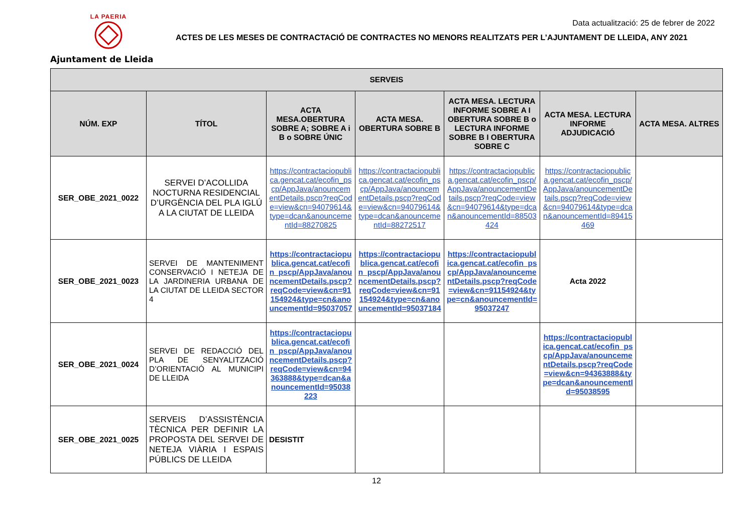LA PAERIA
Ajuntament de Lleida
Data actualització: 25 de febrer de 2022
ACTES DE LES MESES DE CONTRACTACIÓ DE CONTRACTES NO MENORS REALITZATS PER L’AJUNTAMENT DE LLEIDA, ANY 2021
| SERVEIS | | | | | | |
| --- | --- | --- | --- | --- | --- | --- |
| NÚM. EXP | TÍTOL | ACTA MESA.OBERTURA SOBRE A; SOBRE A i B o SOBRE ÚNIC | ACTA MESA. OBERTURA SOBRE B | ACTA MESA. LECTURA INFORME SOBRE A I OBERTURA SOBRE B o LECTURA INFORME SOBRE B I OBERTURA SOBRE C | ACTA MESA. LECTURA INFORME ADJUDICACIÓ | ACTA MESA. ALTRES |
| SER_OBE_2021_0022 | SERVEI D’ACOLLIDA NOCTURNA RESIDENCIAL D’URGÈNCIA DEL PLA IGLÚ A LA CIUTAT DE LLEIDA | https://contractaciopublica.gencat.cat/ecofin_pscp/AppJava/anouncementDetails.pscp?reqCode=view&cn=94079614&type=dcan&anouncementId=88270825 | https://contractaciopublica.gencat.cat/ecofin_pscp/AppJava/anouncementDetails.pscp?reqCode=view&cn=94079614&type=dcan&anouncementId=88272517 | https://contractaciopublica.gencat.cat/ecofin_pscp/AppJava/anouncementDetails.pscp?reqCode=view&cn=94079614&type=dcan&anouncementId=88503424 | https://contractaciopublica.gencat.cat/ecofin_pscp/AppJava/anouncementDetails.pscp?reqCode=view&cn=94079614&type=dcan&anouncementId=89415469 | |
| SER_OBE_2021_0023 | SERVEI DE MANTENIMENT CONSERVACIÓ I NETEJA DE LA JARDINERIA URBANA DE LA CIUTAT DE LLEIDA SECTOR 4 | https://contractaciopublica.gencat.cat/ecofin_pscp/AppJava/anouncementDetails.pscp?reqCode=view&cn=91154924&type=cn&anouncementId=95037057 | https://contractaciopublica.gencat.cat/ecofin_pscp/AppJava/anouncementDetails.pscp?reqCode=view&cn=91154924&type=cn&anouncementId=95037184 | https://contractaciopublica.gencat.cat/ecofin_pscp/AppJava/anouncementDetails.pscp?reqCode=view&cn=91154924&type=cn&anouncementId=95037247 | Acta 2022 | |
| SER_OBE_2021_0024 | SERVEI DE REDACCIÓ DEL PLA DE SENYALITZACIÓ D’ORIENTACIÓ AL MUNICIPI DE LLEIDA | https://contractaciopublica.gencat.cat/ecofin_pscp/AppJava/anouncementDetails.pscp?reqCode=view&cn=94363888&type=dcan&anouncementId=95038223 | | | https://contractaciopublica.gencat.cat/ecofin_pscp/AppJava/anouncementDetails.pscp?reqCode=view&cn=94363888&type=dcan&anouncementId=95038595 | |
| SER_OBE_2021_0025 | SERVEIS D’ASSISTÈNCIA TÈCNICA PER DEFINIR LA PROPOSTA DEL SERVEI DE NETEJA VIÀRIA I ESPAIS PÚBLICS DE LLEIDA | DESISTIT | | | | |
12